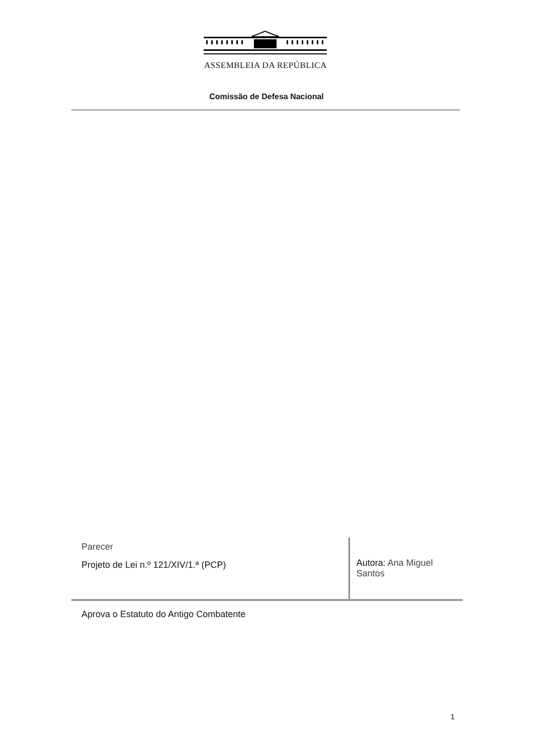ASSEMBLEIA DA REPÚBLICA
Comissão de Defesa Nacional
Parecer
Projeto de Lei n.º 121/XIV/1.ª (PCP)
Autora: Ana Miguel Santos
Aprova o Estatuto do Antigo Combatente
1